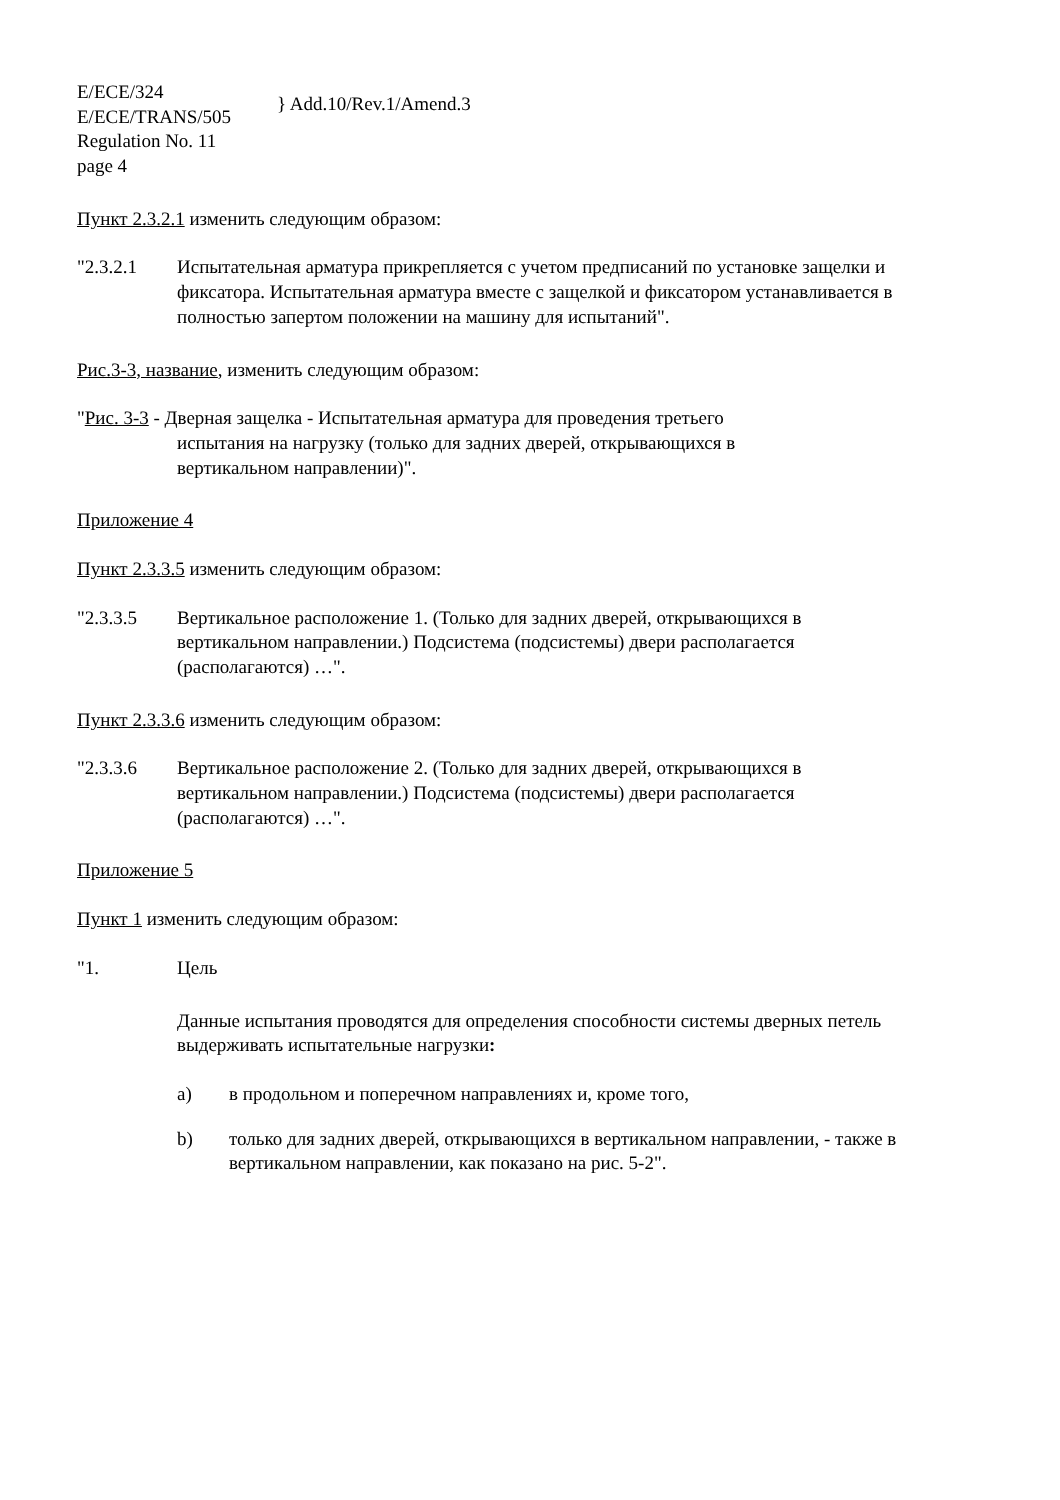E/ECE/324
E/ECE/TRANS/505
Regulation No. 11
page 4
} Add.10/Rev.1/Amend.3
Пункт 2.3.2.1 изменить следующим образом:
"2.3.2.1 Испытательная арматура прикрепляется с учетом предписаний по установке защелки и фиксатора. Испытательная арматура вместе с защелкой и фиксатором устанавливается в полностью запертом положении на машину для испытаний".
Рис.3-3, название, изменить следующим образом:
"Рис. 3-3 - Дверная защелка - Испытательная арматура для проведения третьего
испытания на нагрузку (только для задних дверей, открывающихся в
вертикальном направлении)".
Приложение 4
Пункт 2.3.3.5 изменить следующим образом:
"2.3.3.5 Вертикальное расположение 1. (Только для задних дверей, открывающихся в вертикальном направлении.) Подсистема (подсистемы) двери располагается (располагаются) …".
Пункт 2.3.3.6 изменить следующим образом:
"2.3.3.6 Вертикальное расположение 2. (Только для задних дверей, открывающихся в вертикальном направлении.) Подсистема (подсистемы) двери располагается (располагаются) …".
Приложение 5
Пункт 1 изменить следующим образом:
"1. Цель
Данные испытания проводятся для определения способности системы дверных петель выдерживать испытательные нагрузки:
a) в продольном и поперечном направлениях и, кроме того,
b) только для задних дверей, открывающихся в вертикальном направлении, - также в вертикальном направлении, как показано на рис. 5-2".